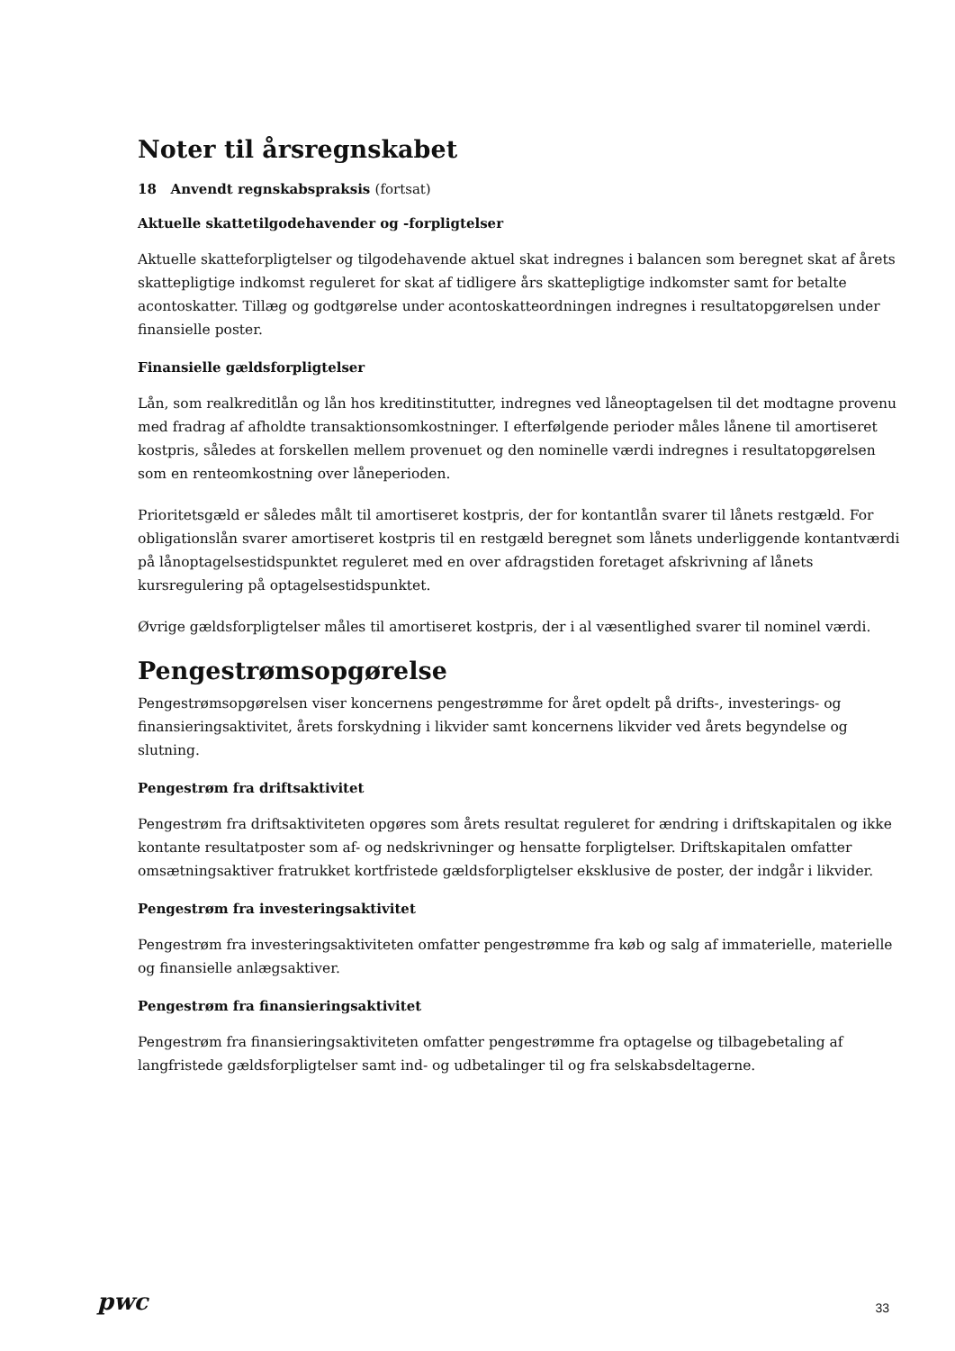Noter til årsregnskabet
18 Anvendt regnskabspraksis (fortsat)
Aktuelle skattetilgodehavender og -forpligtelser
Aktuelle skatteforpligtelser og tilgodehavende aktuel skat indregnes i balancen som beregnet skat af årets skattepligtige indkomst reguleret for skat af tidligere års skattepligtige indkomster samt for betalte acontoskatter. Tillæg og godtgørelse under acontoskatteordningen indregnes i resultatopgørelsen under finansielle poster.
Finansielle gældsforpligtelser
Lån, som realkreditlån og lån hos kreditinstitutter, indregnes ved låneoptagelsen til det modtagne provenu med fradrag af afholdte transaktionsomkostninger. I efterfølgende perioder måles lånene til amortiseret kostpris, således at forskellen mellem provenuet og den nominelle værdi indregnes i resultatopgørelsen som en renteomkostning over låneperioden.
Prioritetsgæld er således målt til amortiseret kostpris, der for kontantlån svarer til lånets restgæld. For obligationslån svarer amortiseret kostpris til en restgæld beregnet som lånets underliggende kontantværdi på lånoptagelsestidspunktet reguleret med en over afdragstiden foretaget afskrivning af lånets kursregulering på optagelsestidspunktet.
Øvrige gældsforpligtelser måles til amortiseret kostpris, der i al væsentlighed svarer til nominel værdi.
Pengestrømsopgørelse
Pengestrømsopgørelsen viser koncernens pengestrømme for året opdelt på drifts-, investerings- og finansieringsaktivitet, årets forskydning i likvider samt koncernens likvider ved årets begyndelse og slutning.
Pengestrøm fra driftsaktivitet
Pengestrøm fra driftsaktiviteten opgøres som årets resultat reguleret for ændring i driftskapitalen og ikke kontante resultatposter som af- og nedskrivninger og hensatte forpligtelser. Driftskapitalen omfatter omsætningsaktiver fratrukket kortfristede gældsforpligtelser eksklusive de poster, der indgår i likvider.
Pengestrøm fra investeringsaktivitet
Pengestrøm fra investeringsaktiviteten omfatter pengestrømme fra køb og salg af immaterielle, materielle og finansielle anlægsaktiver.
Pengestrøm fra finansieringsaktivitet
Pengestrøm fra finansieringsaktiviteten omfatter pengestrømme fra optagelse og tilbagebetaling af langfristede gældsforpligtelser samt ind- og udbetalinger til og fra selskabsdeltagerne.
pwc 33